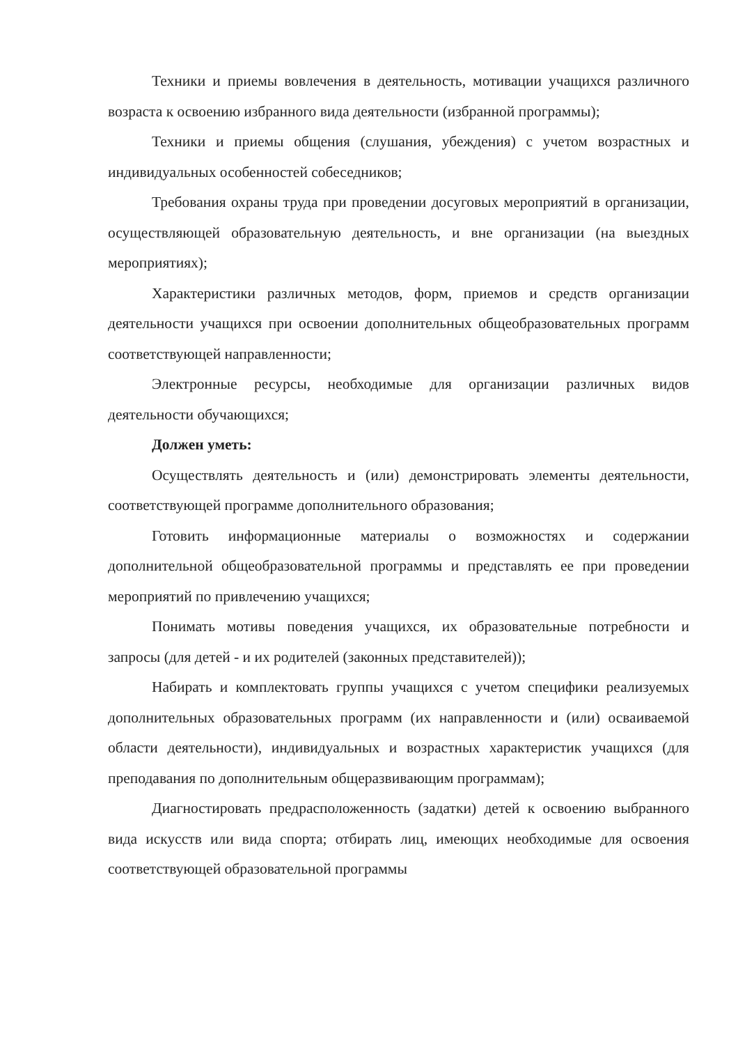Техники и приемы вовлечения в деятельность, мотивации учащихся различного возраста к освоению избранного вида деятельности (избранной программы);
Техники и приемы общения (слушания, убеждения) с учетом возрастных и индивидуальных особенностей собеседников;
Требования охраны труда при проведении досуговых мероприятий в организации, осуществляющей образовательную деятельность, и вне организации (на выездных мероприятиях);
Характеристики различных методов, форм, приемов и средств организации деятельности учащихся при освоении дополнительных общеобразовательных программ соответствующей направленности;
Электронные ресурсы, необходимые для организации различных видов деятельности обучающихся;
Должен уметь:
Осуществлять деятельность и (или) демонстрировать элементы деятельности, соответствующей программе дополнительного образования;
Готовить информационные материалы о возможностях и содержании дополнительной общеобразовательной программы и представлять ее при проведении мероприятий по привлечению учащихся;
Понимать мотивы поведения учащихся, их образовательные потребности и запросы (для детей - и их родителей (законных представителей));
Набирать и комплектовать группы учащихся с учетом специфики реализуемых дополнительных образовательных программ (их направленности и (или) осваиваемой области деятельности), индивидуальных и возрастных характеристик учащихся (для преподавания по дополнительным общеразвивающим программам);
Диагностировать предрасположенность (задатки) детей к освоению выбранного вида искусств или вида спорта; отбирать лиц, имеющих необходимые для освоения соответствующей образовательной программы